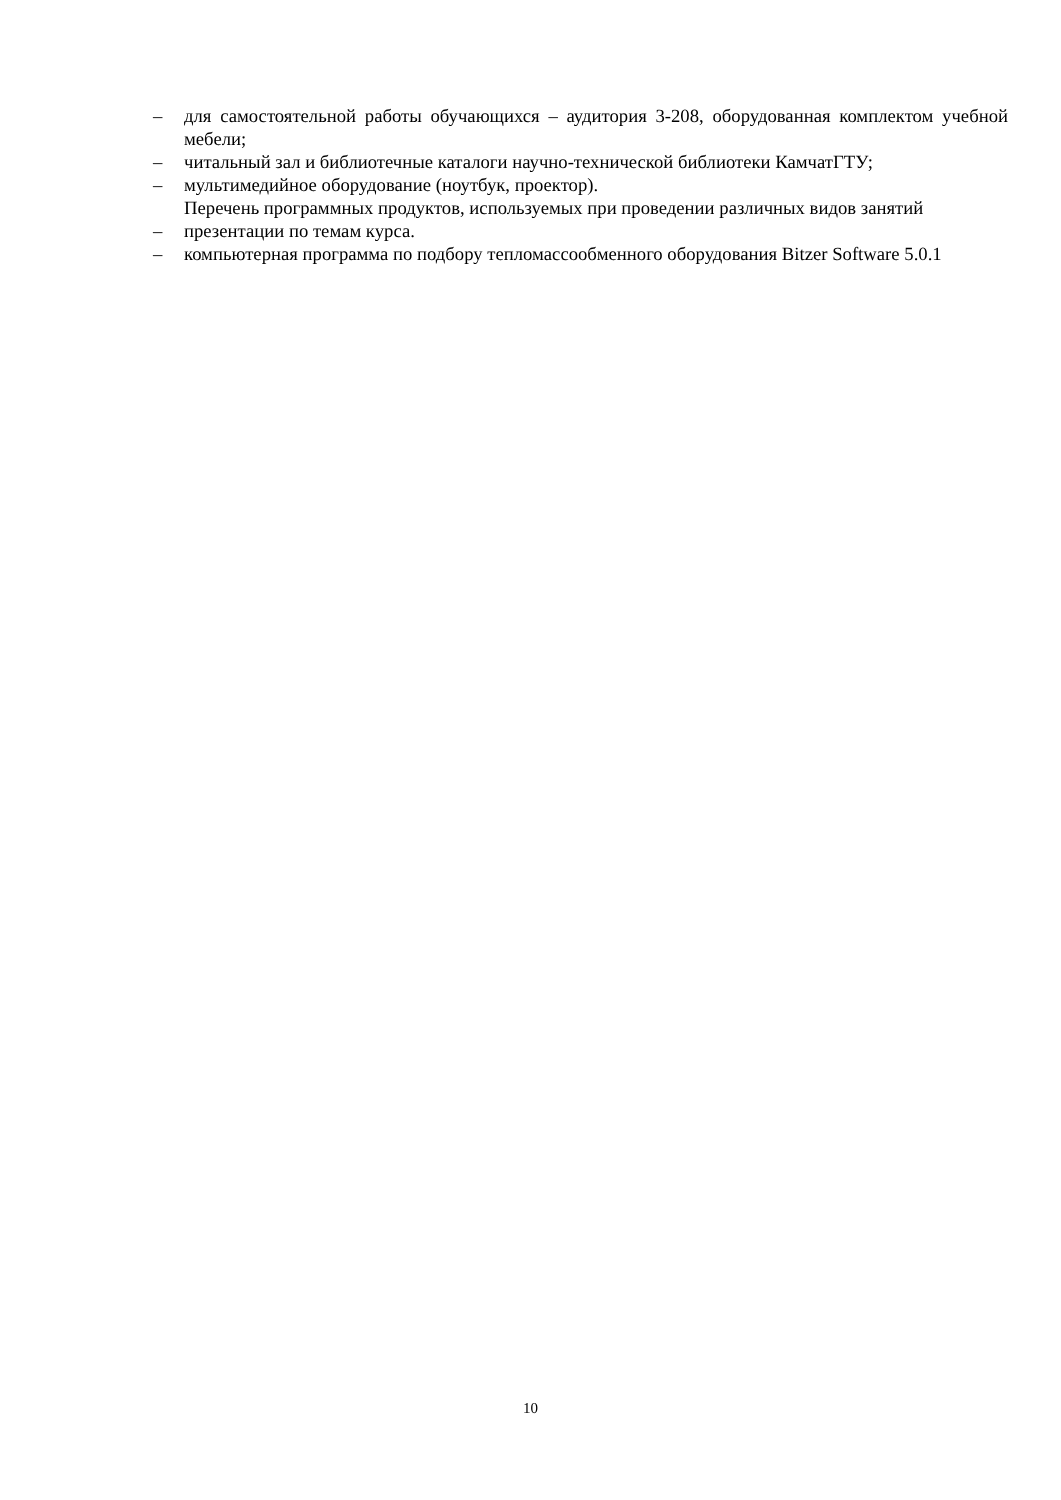– для самостоятельной работы обучающихся – аудитория 3-208, оборудованная комплектом учебной мебели;
– читальный зал и библиотечные каталоги научно-технической библиотеки КамчатГТУ;
– мультимедийное оборудование (ноутбук, проектор).
Перечень программных продуктов, используемых при проведении различных видов занятий
– презентации по темам курса.
– компьютерная программа по подбору тепломассообменного оборудования Bitzer Software 5.0.1
10